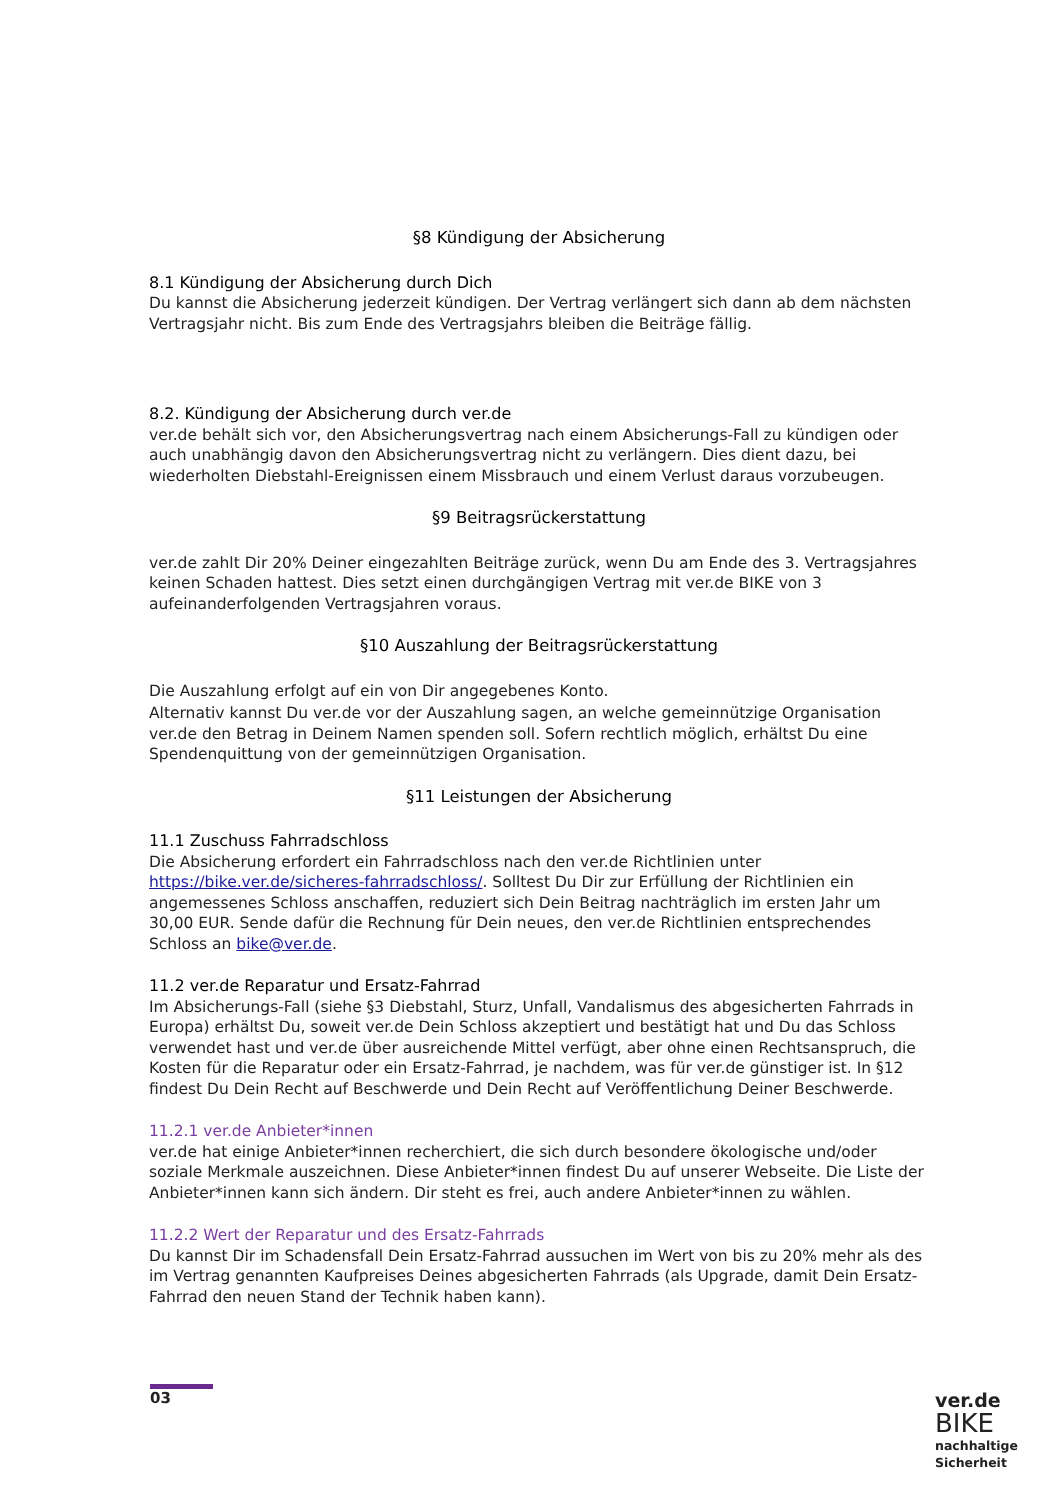§8 Kündigung der Absicherung
8.1 Kündigung der Absicherung durch Dich
Du kannst die Absicherung jederzeit kündigen. Der Vertrag verlängert sich dann ab dem nächsten Vertragsjahr nicht. Bis zum Ende des Vertragsjahrs bleiben die Beiträge fällig.
8.2. Kündigung der Absicherung durch ver.de
ver.de behält sich vor, den Absicherungsvertrag nach einem Absicherungs-Fall zu kündigen oder auch unabhängig davon den Absicherungsvertrag nicht zu verlängern. Dies dient dazu, bei wiederholten Diebstahl-Ereignissen einem Missbrauch und einem Verlust daraus vorzubeugen.
§9 Beitragsrückerstattung
ver.de zahlt Dir 20% Deiner eingezahlten Beiträge zurück, wenn Du am Ende des 3. Vertragsjahres keinen Schaden hattest. Dies setzt einen durchgängigen Vertrag mit ver.de BIKE von 3 aufeinanderfolgenden Vertragsjahren voraus.
§10 Auszahlung der Beitragsrückerstattung
Die Auszahlung erfolgt auf ein von Dir angegebenes Konto.
Alternativ kannst Du ver.de vor der Auszahlung sagen, an welche gemeinnützige Organisation ver.de den Betrag in Deinem Namen spenden soll. Sofern rechtlich möglich, erhältst Du eine Spendenquittung von der gemeinnützigen Organisation.
§11 Leistungen der Absicherung
11.1 Zuschuss Fahrradschloss
Die Absicherung erfordert ein Fahrradschloss nach den ver.de Richtlinien unter https://bike.ver.de/sicheres-fahrradschloss/. Solltest Du Dir zur Erfüllung der Richtlinien ein angemessenes Schloss anschaffen, reduziert sich Dein Beitrag nachträglich im ersten Jahr um 30,00 EUR. Sende dafür die Rechnung für Dein neues, den ver.de Richtlinien entsprechendes Schloss an bike@ver.de.
11.2 ver.de Reparatur und Ersatz-Fahrrad
Im Absicherungs-Fall (siehe §3 Diebstahl, Sturz, Unfall, Vandalismus des abgesicherten Fahrrads in Europa) erhältst Du, soweit ver.de Dein Schloss akzeptiert und bestätigt hat und Du das Schloss verwendet hast und ver.de über ausreichende Mittel verfügt, aber ohne einen Rechtsanspruch, die Kosten für die Reparatur oder ein Ersatz-Fahrrad, je nachdem, was für ver.de günstiger ist. In §12 findest Du Dein Recht auf Beschwerde und Dein Recht auf Veröffentlichung Deiner Beschwerde.
11.2.1 ver.de Anbieter*innen
ver.de hat einige Anbieter*innen recherchiert, die sich durch besondere ökologische und/oder soziale Merkmale auszeichnen. Diese Anbieter*innen findest Du auf unserer Webseite. Die Liste der Anbieter*innen kann sich ändern. Dir steht es frei, auch andere Anbieter*innen zu wählen.
11.2.2 Wert der Reparatur und des Ersatz-Fahrrads
Du kannst Dir im Schadensfall Dein Ersatz-Fahrrad aussuchen im Wert von bis zu 20% mehr als des im Vertrag genannten Kaufpreises Deines abgesicherten Fahrrads (als Upgrade, damit Dein Ersatz-Fahrrad den neuen Stand der Technik haben kann).
03
ver.de
BIKE
nachhaltige
Sicherheit